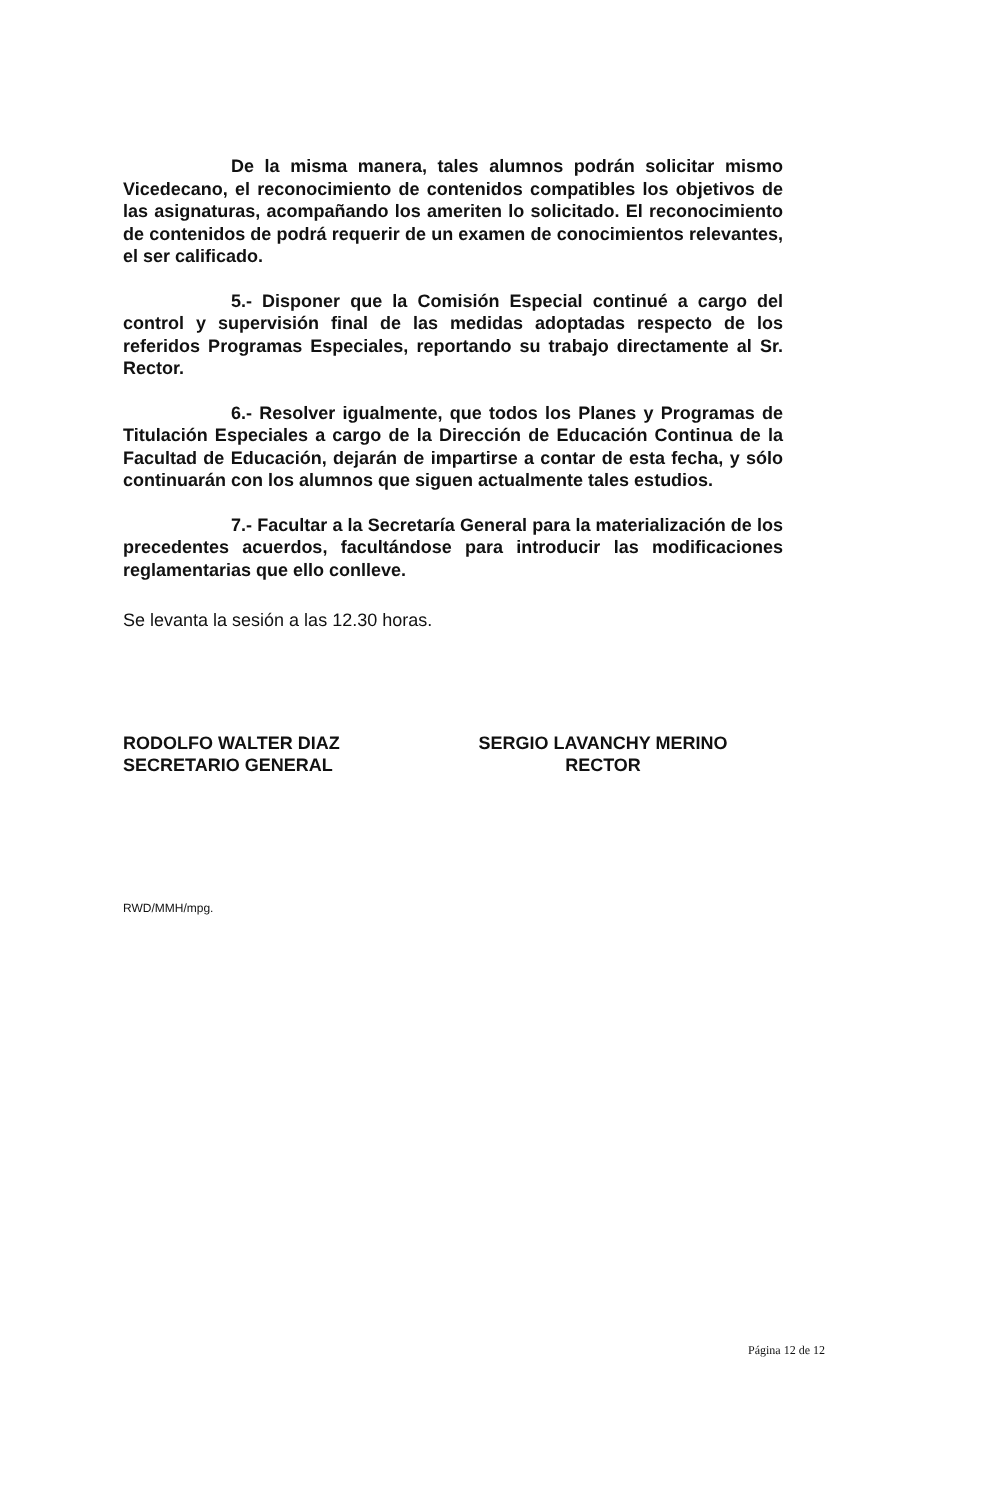De la misma manera, tales alumnos podrán solicitar mismo Vicedecano, el reconocimiento de contenidos compatibles los objetivos de las asignaturas, acompañando los ameriten lo solicitado. El reconocimiento de contenidos de podrá requerir de un examen de conocimientos relevantes, el ser calificado.
5.- Disponer que la Comisión Especial continué a cargo del control y supervisión final de las medidas adoptadas respecto de los referidos Programas Especiales, reportando su trabajo directamente al Sr. Rector.
6.- Resolver igualmente, que todos los Planes y Programas de Titulación Especiales a cargo de la Dirección de Educación Continua de la Facultad de Educación, dejarán de impartirse a contar de esta fecha, y sólo continuarán con los alumnos que siguen actualmente tales estudios.
7.- Facultar a la Secretaría General para la materialización de los precedentes acuerdos, facultándose para introducir las modificaciones reglamentarias que ello conlleve.
Se levanta la sesión a las 12.30 horas.
RODOLFO WALTER DIAZ
SECRETARIO GENERAL
SERGIO LAVANCHY MERINO
RECTOR
RWD/MMH/mpg.
Página 12 de 12